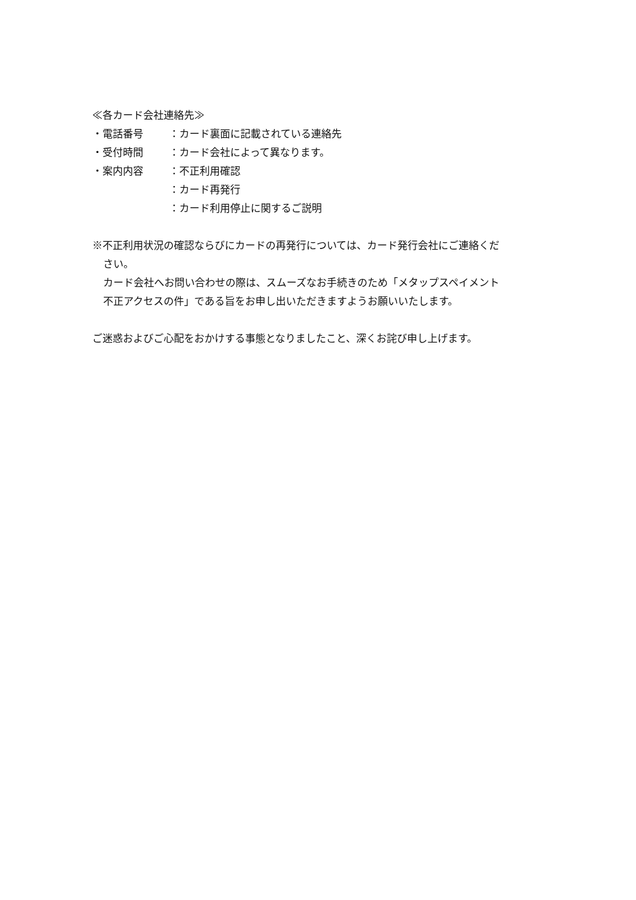≪各カード会社連絡先≫
・電話番号 ：カード裏面に記載されている連絡先
・受付時間 ：カード会社によって異なります。
・案内内容 ：不正利用確認
：カード再発行
：カード利用停止に関するご説明
※不正利用状況の確認ならびにカードの再発行については、カード発行会社にご連絡くだ
さい。
カード会社へお問い合わせの際は、スムーズなお手続きのため「メタップスペイメント
不正アクセスの件」である旨をお申し出いただきますようお願いいたします。
ご迷惑およびご心配をおかけする事態となりましたこと、深くお詫び申し上げます。